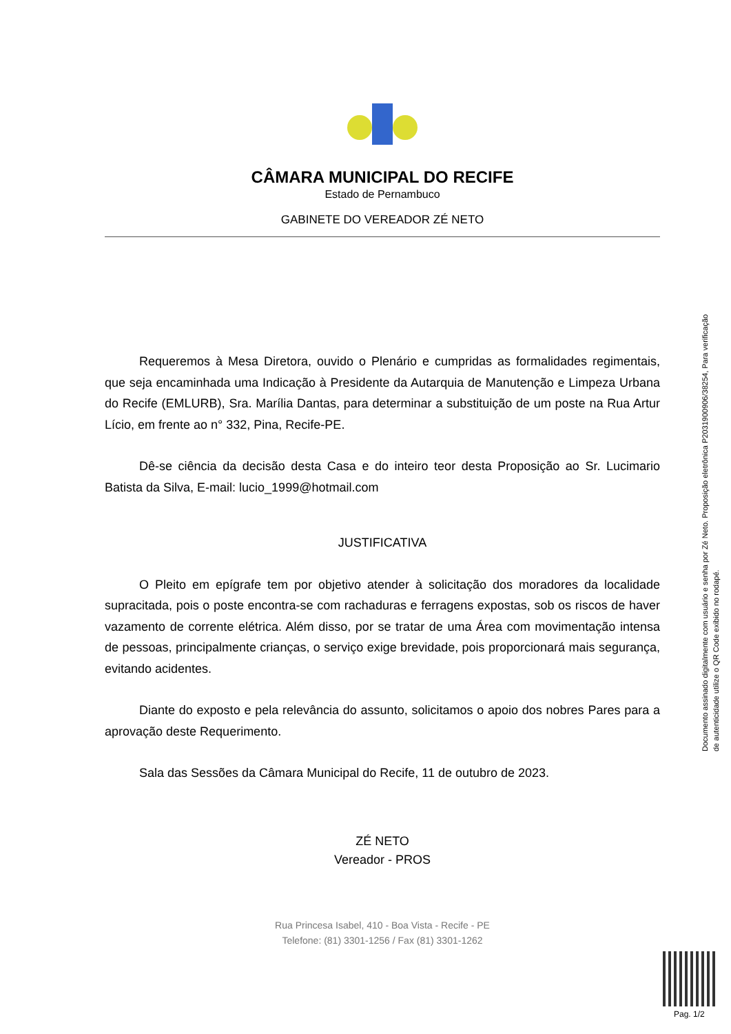CÂMARA MUNICIPAL DO RECIFE
Estado de Pernambuco
GABINETE DO VEREADOR ZÉ NETO
Requeremos à Mesa Diretora, ouvido o Plenário e cumpridas as formalidades regimentais, que seja encaminhada uma Indicação à Presidente da Autarquia de Manutenção e Limpeza Urbana do Recife (EMLURB), Sra. Marília Dantas, para determinar a substituição de um poste na Rua Artur Lício, em frente ao n° 332, Pina, Recife-PE.
Dê-se ciência da decisão desta Casa e do inteiro teor desta Proposição ao Sr. Lucimario Batista da Silva, E-mail: lucio_1999@hotmail.com
JUSTIFICATIVA
O Pleito em epígrafe tem por objetivo atender à solicitação dos moradores da localidade supracitada, pois o poste encontra-se com rachaduras e ferragens expostas, sob os riscos de haver vazamento de corrente elétrica. Além disso, por se tratar de uma Área com movimentação intensa de pessoas, principalmente crianças, o serviço exige brevidade, pois proporcionará mais segurança, evitando acidentes.
Diante do exposto e pela relevância do assunto, solicitamos o apoio dos nobres Pares para a aprovação deste Requerimento.
Sala das Sessões da Câmara Municipal do Recife, 11 de outubro de 2023.
ZÉ NETO
Vereador - PROS
Rua Princesa Isabel, 410 - Boa Vista - Recife - PE
Telefone: (81) 3301-1256 / Fax (81) 3301-1262
Documento assinado digitalmente com usuário e senha por Zé Neto. Proposição eletrônica P2031900906/38254, Para verificação de autenticidade utilize o QR Code exibido no rodapé.
Pag. 1/2